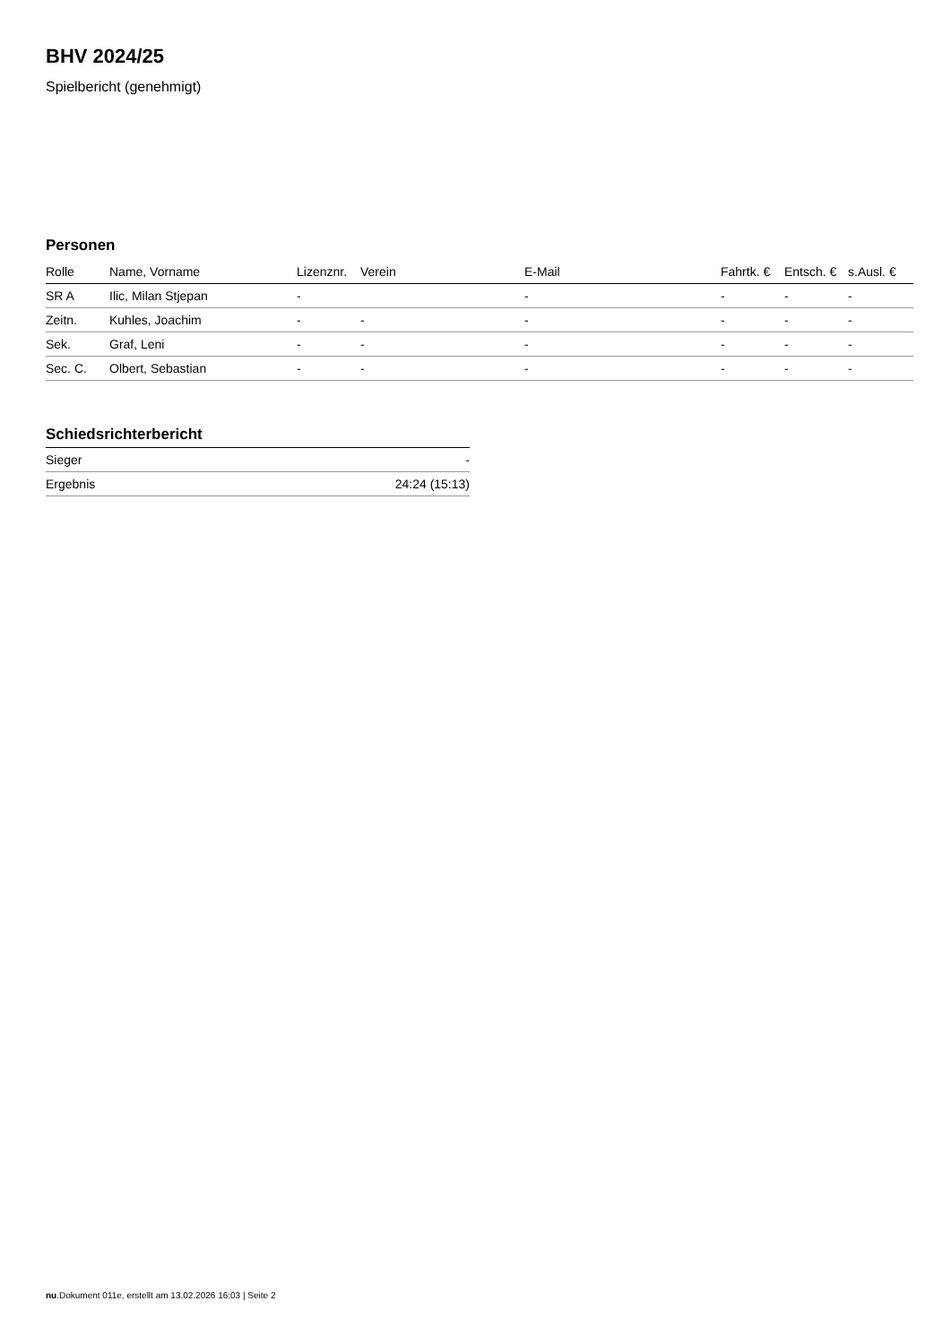BHV 2024/25
Spielbericht (genehmigt)
Personen
| Rolle | Name, Vorname | Lizenznr. | Verein | E-Mail | Fahrtk. € | Entsch. € | s.Ausl. € |
| --- | --- | --- | --- | --- | --- | --- | --- |
| SR A | Ilic, Milan Stjepan | - | | - | - | - | - |
| Zeitn. | Kuhles, Joachim | - | - | - | - | - | - |
| Sek. | Graf, Leni | - | - | - | - | - | - |
| Sec. C. | Olbert, Sebastian | - | - | - | - | - | - |
Schiedsrichterbericht
| Sieger | - |
| Ergebnis | 24:24 (15:13) |
nu.Dokument 011e, erstellt am 13.02.2026 16:03 | Seite 2